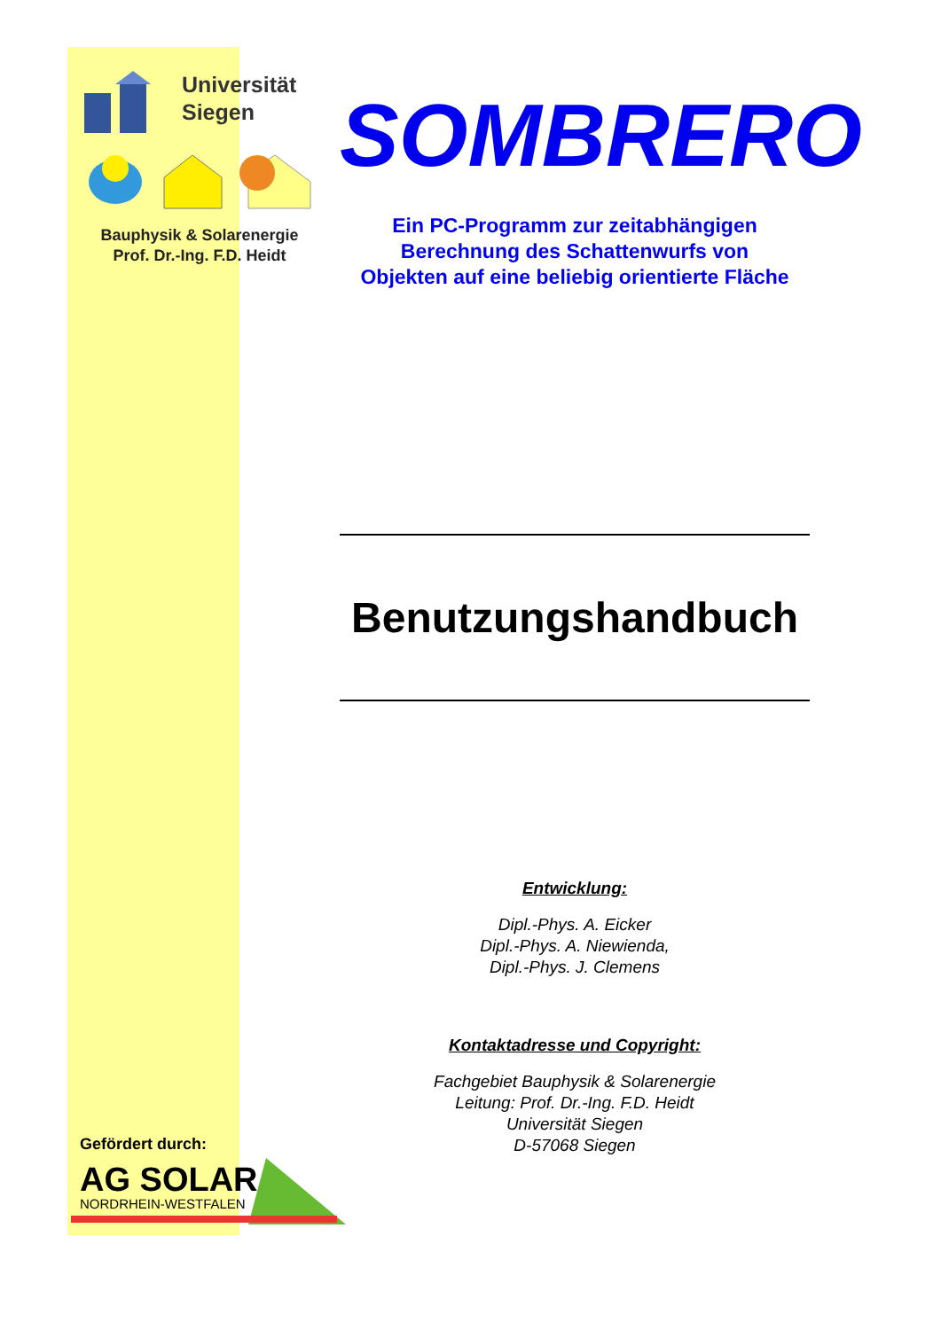Universität
Siegen
Bauphysik & Solarenergie
Prof. Dr.-Ing. F.D. Heidt
Gefördert durch:
AG SOLAR
NORDRHEIN-WESTFALEN
SOMBRERO
Ein PC-Programm zur zeitabhängigen
Berechnung des Schattenwurfs von
Objekten auf eine beliebig orientierte Fläche
Benutzungshandbuch
Entwicklung:
Dipl.-Phys. A. Eicker
Dipl.-Phys. A. Niewienda,
Dipl.-Phys. J. Clemens
Kontaktadresse und Copyright:
Fachgebiet Bauphysik & Solarenergie
Leitung: Prof. Dr.-Ing. F.D. Heidt
Universität Siegen
D-57068 Siegen